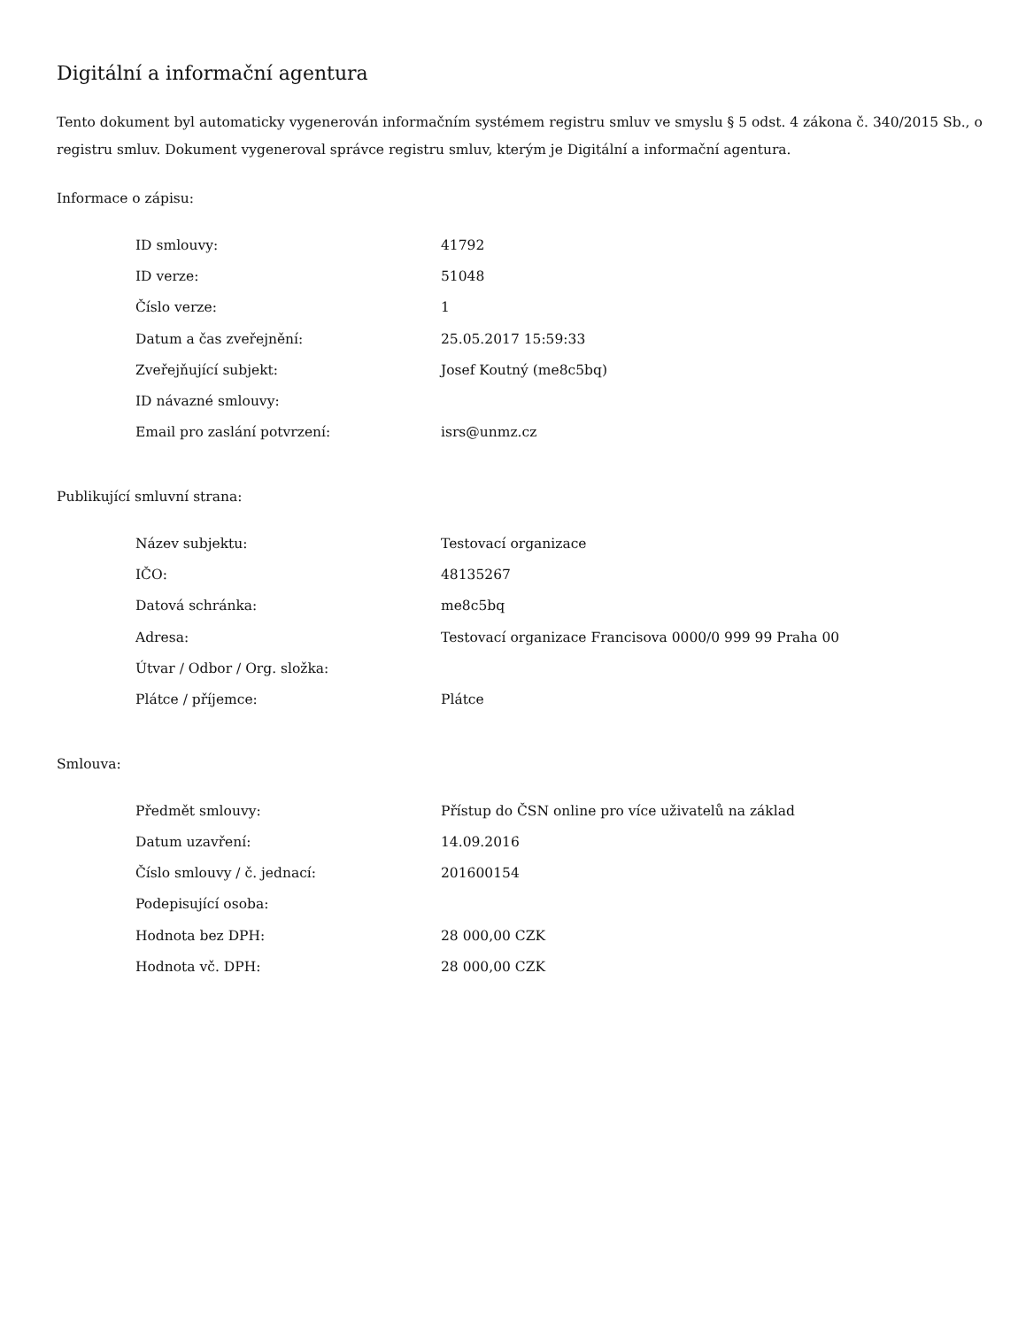Digitální a informační agentura
Tento dokument byl automaticky vygenerován informačním systémem registru smluv ve smyslu § 5 odst. 4 zákona č. 340/2015 Sb., o registru smluv. Dokument vygeneroval správce registru smluv, kterým je Digitální a informační agentura.
Informace o zápisu:
| ID smlouvy: | 41792 |
| ID verze: | 51048 |
| Číslo verze: | 1 |
| Datum a čas zveřejnění: | 25.05.2017 15:59:33 |
| Zveřejňující subjekt: | Josef Koutný (me8c5bq) |
| ID návazné smlouvy: | |
| Email pro zaslání potvrzení: | isrs@unmz.cz |
Publikující smluvní strana:
| Název subjektu: | Testovací organizace |
| IČO: | 48135267 |
| Datová schránka: | me8c5bq |
| Adresa: | Testovací organizace Francisova 0000/0 999 99 Praha 00 |
| Útvar / Odbor / Org. složka: | |
| Plátce / příjemce: | Plátce |
Smlouva:
| Předmět smlouvy: | Přístup do ČSN online pro více uživatelů na základ |
| Datum uzavření: | 14.09.2016 |
| Číslo smlouvy / č. jednací: | 201600154 |
| Podepisující osoba: | |
| Hodnota bez DPH: | 28 000,00 CZK |
| Hodnota vč. DPH: | 28 000,00 CZK |